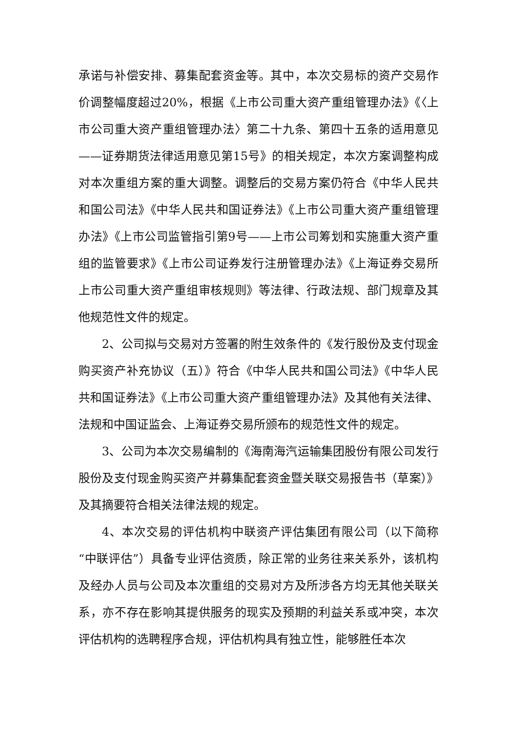承诺与补偿安排、募集配套资金等。其中，本次交易标的资产交易作价调整幅度超过20%，根据《上市公司重大资产重组管理办法》《〈上市公司重大资产重组管理办法〉第二十九条、第四十五条的适用意见——证券期货法律适用意见第15号》的相关规定，本次方案调整构成对本次重组方案的重大调整。调整后的交易方案仍符合《中华人民共和国公司法》《中华人民共和国证券法》《上市公司重大资产重组管理办法》《上市公司监管指引第9号——上市公司筹划和实施重大资产重组的监管要求》《上市公司证券发行注册管理办法》《上海证券交易所上市公司重大资产重组审核规则》等法律、行政法规、部门规章及其他规范性文件的规定。
2、公司拟与交易对方签署的附生效条件的《发行股份及支付现金购买资产补充协议（五）》符合《中华人民共和国公司法》《中华人民共和国证券法》《上市公司重大资产重组管理办法》及其他有关法律、法规和中国证监会、上海证券交易所颁布的规范性文件的规定。
3、公司为本次交易编制的《海南海汽运输集团股份有限公司发行股份及支付现金购买资产并募集配套资金暨关联交易报告书（草案）》及其摘要符合相关法律法规的规定。
4、本次交易的评估机构中联资产评估集团有限公司（以下简称“中联评估”）具备专业评估资质，除正常的业务往来关系外，该机构及经办人员与公司及本次重组的交易对方及所涉各方均无其他关联关系，亦不存在影响其提供服务的现实及预期的利益关系或冲突，本次评估机构的选聘程序合规，评估机构具有独立性，能够胜任本次